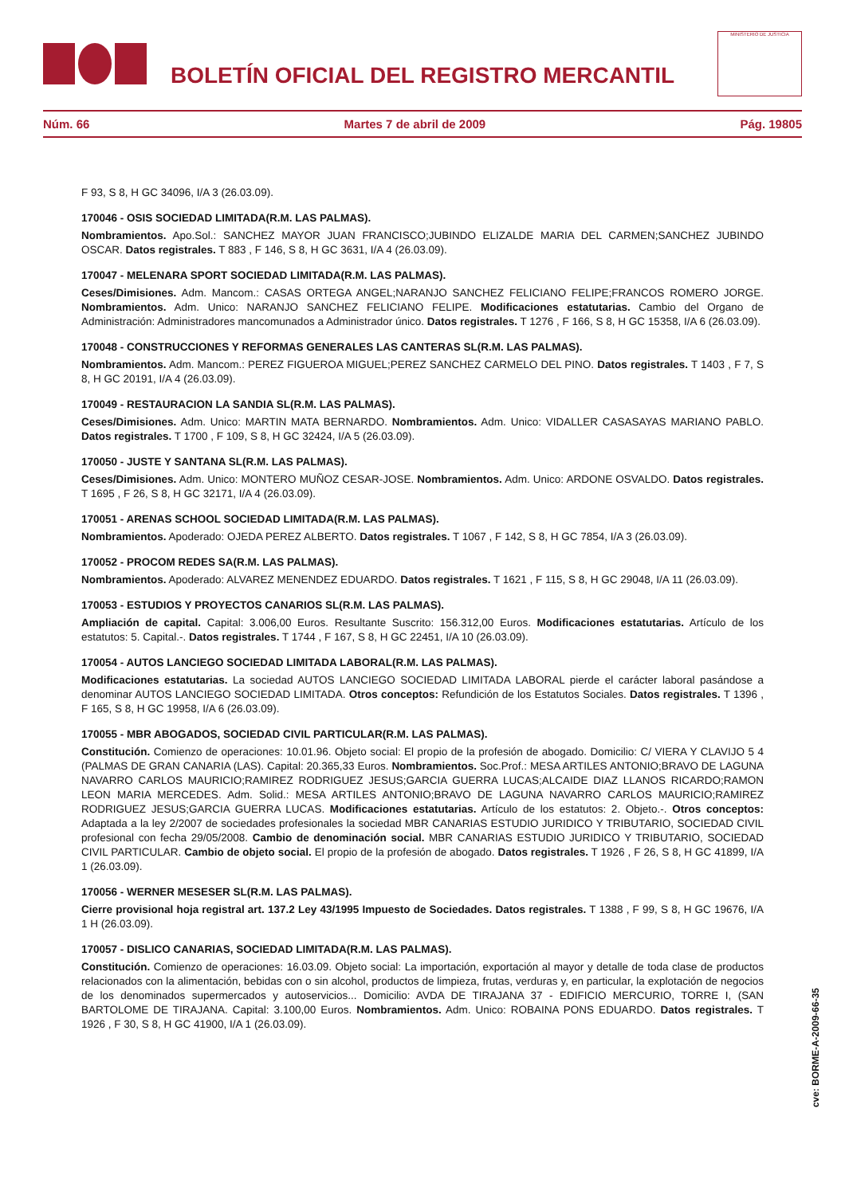BOLETÍN OFICIAL DEL REGISTRO MERCANTIL
MINISTERIO DE JUSTICIA
Núm. 66 Martes 7 de abril de 2009 Pág. 19805
F 93, S 8, H GC 34096, I/A 3 (26.03.09).
170046 - OSIS SOCIEDAD LIMITADA(R.M. LAS PALMAS).
Nombramientos. Apo.Sol.: SANCHEZ MAYOR JUAN FRANCISCO;JUBINDO ELIZALDE MARIA DEL CARMEN;SANCHEZ JUBINDO OSCAR. Datos registrales. T 883 , F 146, S 8, H GC 3631, I/A 4 (26.03.09).
170047 - MELENARA SPORT SOCIEDAD LIMITADA(R.M. LAS PALMAS).
Ceses/Dimisiones. Adm. Mancom.: CASAS ORTEGA ANGEL;NARANJO SANCHEZ FELICIANO FELIPE;FRANCOS ROMERO JORGE. Nombramientos. Adm. Unico: NARANJO SANCHEZ FELICIANO FELIPE. Modificaciones estatutarias. Cambio del Organo de Administración: Administradores mancomunados a Administrador único. Datos registrales. T 1276 , F 166, S 8, H GC 15358, I/A 6 (26.03.09).
170048 - CONSTRUCCIONES Y REFORMAS GENERALES LAS CANTERAS SL(R.M. LAS PALMAS).
Nombramientos. Adm. Mancom.: PEREZ FIGUEROA MIGUEL;PEREZ SANCHEZ CARMELO DEL PINO. Datos registrales. T 1403 , F 7, S 8, H GC 20191, I/A 4 (26.03.09).
170049 - RESTAURACION LA SANDIA SL(R.M. LAS PALMAS).
Ceses/Dimisiones. Adm. Unico: MARTIN MATA BERNARDO. Nombramientos. Adm. Unico: VIDALLER CASASAYAS MARIANO PABLO. Datos registrales. T 1700 , F 109, S 8, H GC 32424, I/A 5 (26.03.09).
170050 - JUSTE Y SANTANA SL(R.M. LAS PALMAS).
Ceses/Dimisiones. Adm. Unico: MONTERO MUÑOZ CESAR-JOSE. Nombramientos. Adm. Unico: ARDONE OSVALDO. Datos registrales. T 1695 , F 26, S 8, H GC 32171, I/A 4 (26.03.09).
170051 - ARENAS SCHOOL SOCIEDAD LIMITADA(R.M. LAS PALMAS).
Nombramientos. Apoderado: OJEDA PEREZ ALBERTO. Datos registrales. T 1067 , F 142, S 8, H GC 7854, I/A 3 (26.03.09).
170052 - PROCOM REDES SA(R.M. LAS PALMAS).
Nombramientos. Apoderado: ALVAREZ MENENDEZ EDUARDO. Datos registrales. T 1621 , F 115, S 8, H GC 29048, I/A 11 (26.03.09).
170053 - ESTUDIOS Y PROYECTOS CANARIOS SL(R.M. LAS PALMAS).
Ampliación de capital. Capital: 3.006,00 Euros. Resultante Suscrito: 156.312,00 Euros. Modificaciones estatutarias. Artículo de los estatutos: 5. Capital.-. Datos registrales. T 1744 , F 167, S 8, H GC 22451, I/A 10 (26.03.09).
170054 - AUTOS LANCIEGO SOCIEDAD LIMITADA LABORAL(R.M. LAS PALMAS).
Modificaciones estatutarias. La sociedad AUTOS LANCIEGO SOCIEDAD LIMITADA LABORAL pierde el carácter laboral pasándose a denominar AUTOS LANCIEGO SOCIEDAD LIMITADA. Otros conceptos: Refundición de los Estatutos Sociales. Datos registrales. T 1396 , F 165, S 8, H GC 19958, I/A 6 (26.03.09).
170055 - MBR ABOGADOS, SOCIEDAD CIVIL PARTICULAR(R.M. LAS PALMAS).
Constitución. Comienzo de operaciones: 10.01.96. Objeto social: El propio de la profesión de abogado. Domicilio: C/ VIERA Y CLAVIJO 5 4 (PALMAS DE GRAN CANARIA (LAS). Capital: 20.365,33 Euros. Nombramientos. Soc.Prof.: MESA ARTILES ANTONIO;BRAVO DE LAGUNA NAVARRO CARLOS MAURICIO;RAMIREZ RODRIGUEZ JESUS;GARCIA GUERRA LUCAS;ALCAIDE DIAZ LLANOS RICARDO;RAMON LEON MARIA MERCEDES. Adm. Solid.: MESA ARTILES ANTONIO;BRAVO DE LAGUNA NAVARRO CARLOS MAURICIO;RAMIREZ RODRIGUEZ JESUS;GARCIA GUERRA LUCAS. Modificaciones estatutarias. Artículo de los estatutos: 2. Objeto.-. Otros conceptos: Adaptada a la ley 2/2007 de sociedades profesionales la sociedad MBR CANARIAS ESTUDIO JURIDICO Y TRIBUTARIO, SOCIEDAD CIVIL profesional con fecha 29/05/2008. Cambio de denominación social. MBR CANARIAS ESTUDIO JURIDICO Y TRIBUTARIO, SOCIEDAD CIVIL PARTICULAR. Cambio de objeto social. El propio de la profesión de abogado. Datos registrales. T 1926 , F 26, S 8, H GC 41899, I/A 1 (26.03.09).
170056 - WERNER MESESER SL(R.M. LAS PALMAS).
Cierre provisional hoja registral art. 137.2 Ley 43/1995 Impuesto de Sociedades. Datos registrales. T 1388 , F 99, S 8, H GC 19676, I/A 1 H (26.03.09).
170057 - DISLICO CANARIAS, SOCIEDAD LIMITADA(R.M. LAS PALMAS).
Constitución. Comienzo de operaciones: 16.03.09. Objeto social: La importación, exportación al mayor y detalle de toda clase de productos relacionados con la alimentación, bebidas con o sin alcohol, productos de limpieza, frutas, verduras y, en particular, la explotación de negocios de los denominados supermercados y autoservicios... Domicilio: AVDA DE TIRAJANA 37 - EDIFICIO MERCURIO, TORRE I, (SAN BARTOLOME DE TIRAJANA. Capital: 3.100,00 Euros. Nombramientos. Adm. Unico: ROBAINA PONS EDUARDO. Datos registrales. T 1926 , F 30, S 8, H GC 41900, I/A 1 (26.03.09).
cve: BORME-A-2009-66-35